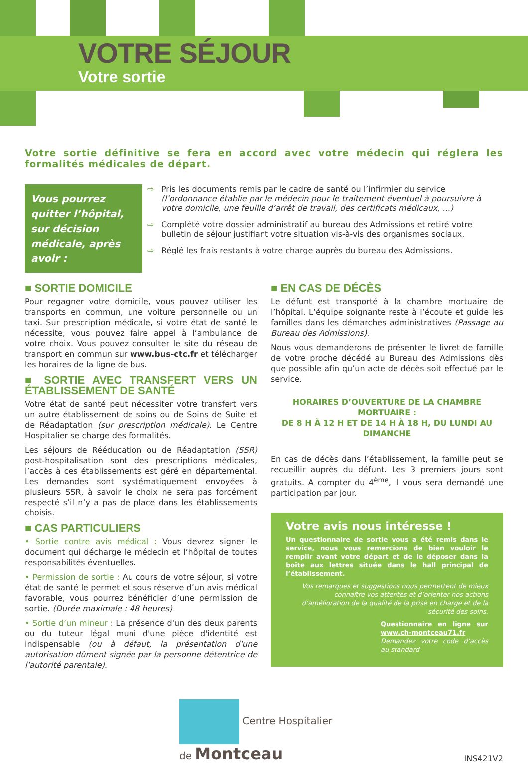VOTRE SÉJOUR
Votre sortie
Votre sortie définitive se fera en accord avec votre médecin qui réglera les formalités médicales de départ.
Vous pourrez quitter l’hôpital, sur décision médicale, après avoir :
⇨ Pris les documents remis par le cadre de santé ou l’infirmier du service (l’ordonnance établie par le médecin pour le traitement éventuel à poursuivre à votre domicile, une feuille d’arrêt de travail, des certificats médicaux, ...)
⇨ Complété votre dossier administratif au bureau des Admissions et retiré votre bulletin de séjour justifiant votre situation vis-à-vis des organismes sociaux.
⇨ Réglé les frais restants à votre charge auprès du bureau des Admissions.
■ SORTIE DOMICILE
Pour regagner votre domicile, vous pouvez utiliser les transports en commun, une voiture personnelle ou un taxi. Sur prescription médicale, si votre état de santé le nécessite, vous pouvez faire appel à l’ambulance de votre choix. Vous pouvez consulter le site du réseau de transport en commun sur www.bus-ctc.fr et télécharger les horaires de la ligne de bus.
■ SORTIE AVEC TRANSFERT VERS UN ÉTABLISSEMENT DE SANTÉ
Votre état de santé peut nécessiter votre transfert vers un autre établissement de soins ou de Soins de Suite et de Réadaptation (sur prescription médicale). Le Centre Hospitalier se charge des formalités.
Les séjours de Rééducation ou de Réadaptation (SSR) post-hospitalisation sont des prescriptions médicales, l’accès à ces établissements est géré en départemental. Les demandes sont systématiquement envoyées à plusieurs SSR, à savoir le choix ne sera pas forcément respecté s’il n’y a pas de place dans les établissements choisis.
■ CAS PARTICULIERS
• Sortie contre avis médical : Vous devrez signer le document qui décharge le médecin et l’hôpital de toutes responsabilités éventuelles.
• Permission de sortie : Au cours de votre séjour, si votre état de santé le permet et sous réserve d’un avis médical favorable, vous pourrez bénéficier d’une permission de sortie. (Durée maximale : 48 heures)
• Sortie d’un mineur : La présence d'un des deux parents ou du tuteur légal muni d'une pièce d'identité est indispensable (ou à défaut, la présentation d'une autorisation dûment signée par la personne détentrice de l'autorité parentale).
■ EN CAS DE DÉCÈS
Le défunt est transporté à la chambre mortuaire de l’hôpital. L’équipe soignante reste à l’écoute et guide les familles dans les démarches administratives (Passage au Bureau des Admissions).
Nous vous demanderons de présenter le livret de famille de votre proche décédé au Bureau des Admissions dès que possible afin qu’un acte de décès soit effectué par le service.
HORAIRES D’OUVERTURE DE LA CHAMBRE MORTUAIRE :
DE 8 H À 12 H ET DE 14 H À 18 H, DU LUNDI AU DIMANCHE
En cas de décès dans l’établissement, la famille peut se recueillir auprès du défunt. Les 3 premiers jours sont gratuits. A compter du 4<sup>ème</sup>, il vous sera demandé une participation par jour.
Votre avis nous intéresse !
Un questionnaire de sortie vous a été remis dans le service, nous vous remercions de bien vouloir le remplir avant votre départ et de le déposer dans la boîte aux lettres située dans le hall principal de l’établissement.
Vos remarques et suggestions nous permettent de mieux connaître vos attentes et d’orienter nos actions d’amélioration de la qualité de la prise en charge et de la sécurité des soins.
Questionnaire en ligne sur www.ch-montceau71.fr
Demandez votre code d’accès au standard
Centre Hospitalier
de Montceau
INS421V2